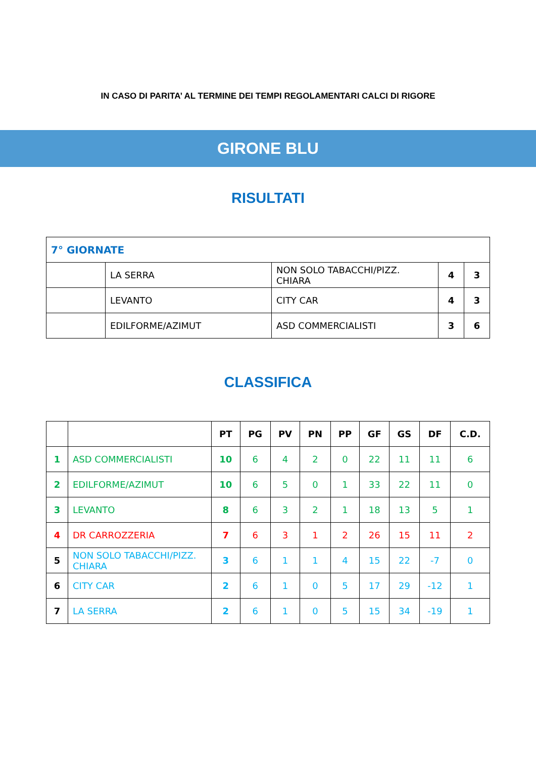IN CASO DI PARITA’ AL TERMINE DEI TEMPI REGOLAMENTARI CALCI DI RIGORE
GIRONE BLU
RISULTATI
| 7° GIORNATE | | | | |
| | LA SERRA | NON SOLO TABACCHI/PIZZ. CHIARA | 4 | 3 |
| | LEVANTO | CITY CAR | 4 | 3 |
| | EDILFORME/AZIMUT | ASD COMMERCIALISTI | 3 | 6 |
CLASSIFICA
| | | PT | PG | PV | PN | PP | GF | GS | DF | C.D. |
| --- | --- | --- | --- | --- | --- | --- | --- | --- | --- | --- |
| 1 | ASD COMMERCIALISTI | 10 | 6 | 4 | 2 | 0 | 22 | 11 | 11 | 6 |
| 2 | EDILFORME/AZIMUT | 10 | 6 | 5 | 0 | 1 | 33 | 22 | 11 | 0 |
| 3 | LEVANTO | 8 | 6 | 3 | 2 | 1 | 18 | 13 | 5 | 1 |
| 4 | DR CARROZZERIA | 7 | 6 | 3 | 1 | 2 | 26 | 15 | 11 | 2 |
| 5 | NON SOLO TABACCHI/PIZZ. CHIARA | 3 | 6 | 1 | 1 | 4 | 15 | 22 | -7 | 0 |
| 6 | CITY CAR | 2 | 6 | 1 | 0 | 5 | 17 | 29 | -12 | 1 |
| 7 | LA SERRA | 2 | 6 | 1 | 0 | 5 | 15 | 34 | -19 | 1 |